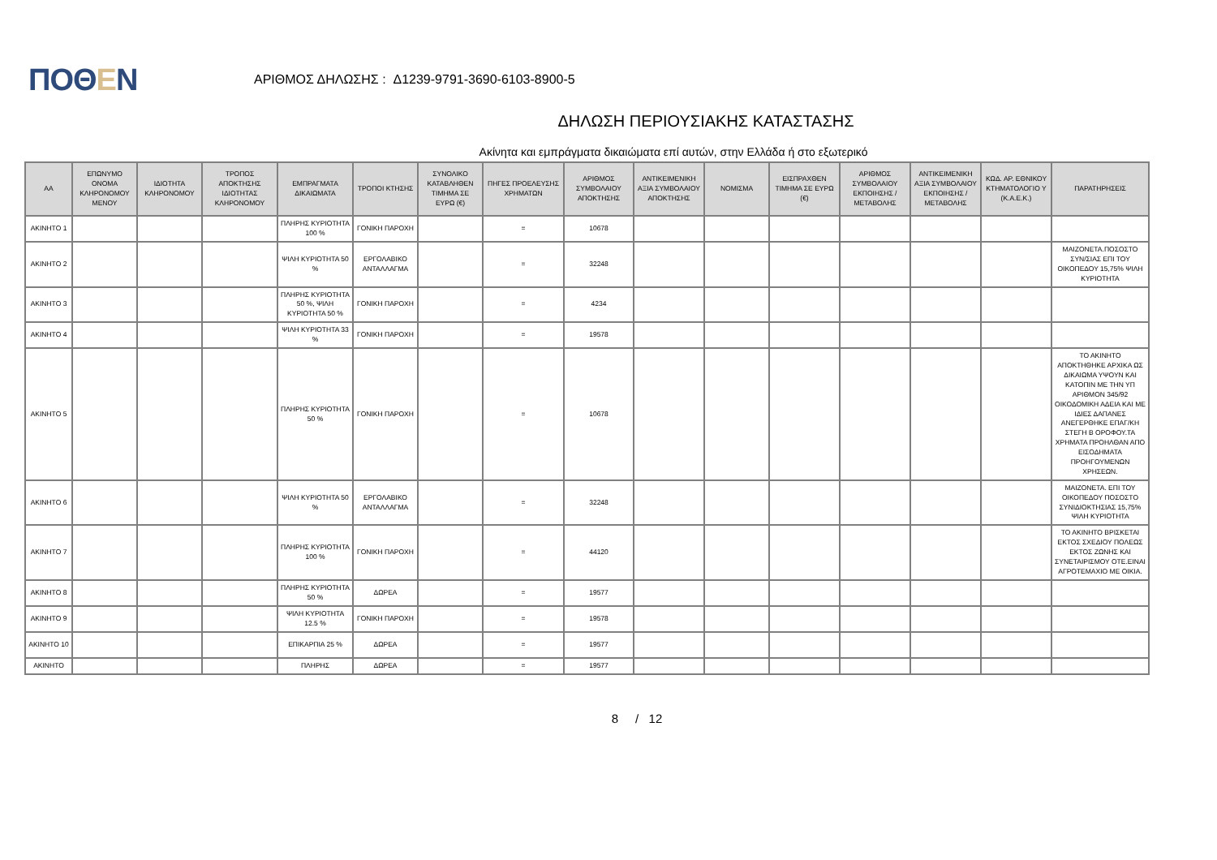ΠΟΘΕΝ
ΑΡΙΘΜΟΣ ΔΗΛΩΣΗΣ : Δ1239-9791-3690-6103-8900-5
ΔΗΛΩΣΗ ΠΕΡΙΟΥΣΙΑΚΗΣ ΚΑΤΑΣΤΑΣΗΣ
Ακίνητα και εμπράγματα δικαιώματα επί αυτών, στην Ελλάδα ή στο εξωτερικό
| ΑΑ | ΕΠΩΝΥΜΟ ΟΝΟΜΑ ΚΛΗΡΟΝΟΜΟΥ ΜΕΝΟΥ | ΙΔΙΟΤΗΤΑ ΚΛΗΡΟΝΟΜΟΥ | ΤΡΟΠΟΣ ΑΠΟΚΤΗΣΗΣ ΙΔΙΟΤΗΤΑΣ ΚΛΗΡΟΝΟΜΟΥ | ΕΜΠΡΑΓΜΑΤΑ ΔΙΚΑΙΩΜΑΤΑ | ΤΡΟΠΟΙ ΚΤΗΣΗΣ | ΣΥΝΟΛΙΚΟ ΚΑΤΑΒΛΗΘΕΝ ΤΙΜΗΜΑ ΣΕ ΕΥΡΩ (€) | ΠΗΓΕΣ ΠΡΟΕΛΕΥΣΗΣ ΧΡΗΜΑΤΩΝ | ΑΡΙΘΜΟΣ ΣΥΜΒΟΛΑΙΟΥ ΑΠΟΚΤΗΣΗΣ | ΑΝΤΙΚΕΙΜΕΝΙΚΗ ΑΞΙΑ ΣΥΜΒΟΛΑΙΟΥ ΑΠΟΚΤΗΣΗΣ | ΝΟΜΙΣΜΑ | ΕΙΣΠΡΑΧΘΕΝ ΤΙΜΗΜΑ ΣΕ ΕΥΡΩ (€) | ΑΡΙΘΜΟΣ ΣΥΜΒΟΛΑΙΟΥ ΕΚΠΟΙΗΣΗΣ /ΜΕΤΑΒΟΛΗΣ | ΑΝΤΙΚΕΙΜΕΝΙΚΗ ΑΞΙΑ ΣΥΜΒΟΛΑΙΟΥ ΕΚΠΟΙΗΣΗΣ / ΜΕΤΑΒΟΛΗΣ | ΚΩΔ. ΑΡ. ΕΘΝΙΚΟΥ ΚΤΗΜΑΤΟΛΟΓΙΟ Υ (Κ.Α.Ε.Κ.) | ΠΑΡΑΤΗΡΗΣΕΙΣ |
| --- | --- | --- | --- | --- | --- | --- | --- | --- | --- | --- | --- | --- | --- | --- | --- |
| ΑΚΙΝΗΤΟ 1 | | | | ΠΛΗΡΗΣ ΚΥΡΙΟΤΗΤΑ 100 % | ΓΟΝΙΚΗ ΠΑΡΟΧΗ | | = | 10678 | | | | | | | |
| ΑΚΙΝΗΤΟ 2 | | | | ΨΙΛΗ ΚΥΡΙΟΤΗΤΑ 50 % | ΕΡΓΟΛΑΒΙΚΟ ΑΝΤΑΛΛΑΓΜΑ | | = | 32248 | | | | | | | ΜΑΙΖΟΝΕΤΑ.ΠΟΣΟΣΤΟ ΣΥΝ/ΣΙΑΣ ΕΠΙ ΤΟΥ ΟΙΚΟΠΕΔΟΥ 15,75% ΨΙΛΗ ΚΥΡΙΟΤΗΤΑ |
| ΑΚΙΝΗΤΟ 3 | | | | ΠΛΗΡΗΣ ΚΥΡΙΟΤΗΤΑ 50 %, ΨΙΛΗ ΚΥΡΙΟΤΗΤΑ 50 % | ΓΟΝΙΚΗ ΠΑΡΟΧΗ | | = | 4234 | | | | | | | |
| ΑΚΙΝΗΤΟ 4 | | | | ΨΙΛΗ ΚΥΡΙΟΤΗΤΑ 33 % | ΓΟΝΙΚΗ ΠΑΡΟΧΗ | | = | 19578 | | | | | | | |
| ΑΚΙΝΗΤΟ 5 | | | | ΠΛΗΡΗΣ ΚΥΡΙΟΤΗΤΑ 50 % | ΓΟΝΙΚΗ ΠΑΡΟΧΗ | | = | 10678 | | | | | | | ΤΟ ΑΚΙΝΗΤΟ ΑΠΟΚΤΗΘΗΚΕ ΑΡΧΙΚΑ ΩΣ ΔΙΚΑΙΩΜΑ ΥΨΟΥΝ ΚΑΙ ΚΑΤΟΠΙΝ ΜΕ ΤΗΝ ΥΠ ΑΡΙΘΜΟΝ 345/92 ΟΙΚΟΔΟΜΙΚΗ ΑΔΕΙΑ ΚΑΙ ΜΕ ΙΔΙΕΣ ΔΑΠΑΝΕΣ ΑΝΕΓΕΡΘΗΚΕ ΕΠΑΓ/ΚΗ ΣΤΕΓΗ Β ΟΡΟΦΟΥ.ΤΑ ΧΡΗΜΑΤΑ ΠΡΟΗΛΘΑΝ ΑΠΟ ΕΙΣΟΔΗΜΑΤΑ ΠΡΟΗΓΟΥΜΕΝΩΝ ΧΡΗΣΕΩΝ. |
| ΑΚΙΝΗΤΟ 6 | | | | ΨΙΛΗ ΚΥΡΙΟΤΗΤΑ 50 % | ΕΡΓΟΛΑΒΙΚΟ ΑΝΤΑΛΛΑΓΜΑ | | = | 32248 | | | | | | | ΜΑΙΖΟΝΕΤΑ. ΕΠΙ ΤΟΥ ΟΙΚΟΠΕΔΟΥ ΠΟΣΟΣΤΟ ΣΥΝΙΔΙΟΚΤΗΣΙΑΣ 15,75% ΨΙΛΗ ΚΥΡΙΟΤΗΤΑ |
| ΑΚΙΝΗΤΟ 7 | | | | ΠΛΗΡΗΣ ΚΥΡΙΟΤΗΤΑ 100 % | ΓΟΝΙΚΗ ΠΑΡΟΧΗ | | = | 44120 | | | | | | | ΤΟ ΑΚΙΝΗΤΟ ΒΡΙΣΚΕΤΑΙ ΕΚΤΟΣ ΣΧΕΔΙΟΥ ΠΟΛΕΩΣ ΕΚΤΟΣ ΖΩΝΗΣ ΚΑΙ ΣΥΝΕΤΑΙΡΙΣΜΟΥ ΟΤΕ.ΕΙΝΑΙ ΑΓΡΟΤΕΜΑΧΙΟ ΜΕ ΟΙΚΙΑ. |
| ΑΚΙΝΗΤΟ 8 | | | | ΠΛΗΡΗΣ ΚΥΡΙΟΤΗΤΑ 50 % | ΔΩΡΕΑ | | = | 19577 | | | | | | | |
| ΑΚΙΝΗΤΟ 9 | | | | ΨΙΛΗ ΚΥΡΙΟΤΗΤΑ 12.5 % | ΓΟΝΙΚΗ ΠΑΡΟΧΗ | | = | 19578 | | | | | | | |
| ΑΚΙΝΗΤΟ 10 | | | | ΕΠΙΚΑΡΠΙΑ 25 % | ΔΩΡΕΑ | | = | 19577 | | | | | | | |
| ΑΚΙΝΗΤΟ | | | | ΠΛΗΡΗΣ | ΔΩΡΕΑ | | = | 19577 | | | | | | | |
8 / 12